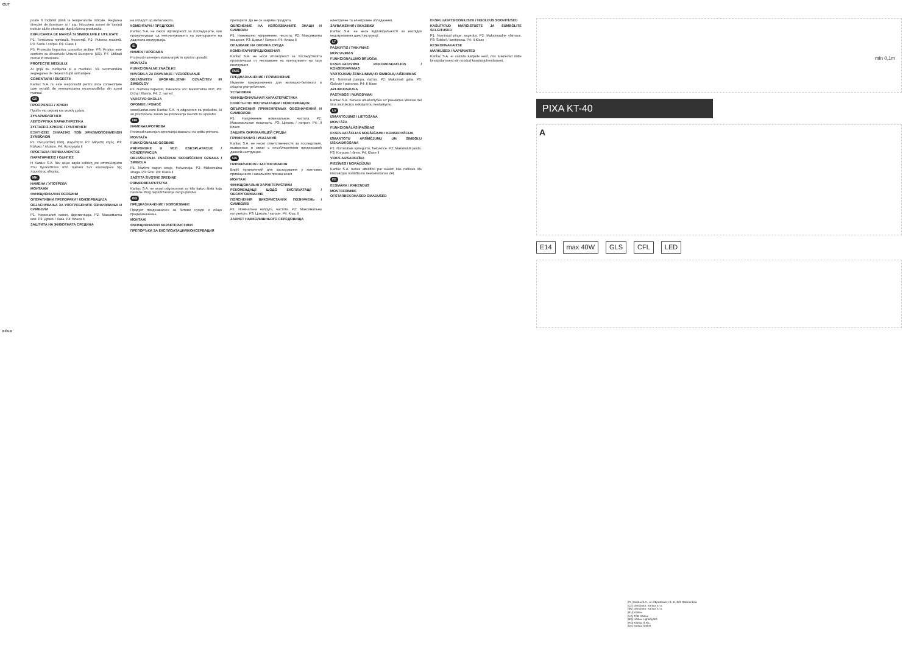CUT
FOLD
poate fi înclălzit până la temperaturile ridicate. Reglarea direcției de iluminare și / sau înlocuirea sursei de lumină trebuie să fie efectuate după răcirea produsului.
EXPLICAREA DE MARCĂ SI SIMBOLURILE UTILIZATE
P1: Tensiunea nominală, frecvență. P2: Puterea maximă. P3: Soclu / corpul. P4: Class II
P5: Protecția împotriva corpurilor străine. P6: Produs este conform cu directivele Uniunii Europene (UE). P7: Utilizați numai în interioare.
PROTECȚIE MEDIULUI
Ai grijă de curățenia și a mediului. Vă recomandăm segregarea de deșeuri după ambalajele.
COMENTARII / SUGESTII
Kanlux S.A. nu este responsabil pentru orice consecințele care rezultă din nerespectarea recomandărilor din acest manual.
GR
ΠΡΟΟΡΙΣΜΟΣ / ΧΡΗΣΗ
Προϊόν για οικιακή και γενική χρήση.
ΣΥΝΑΡΜΟΛΟΓΗΣΗ
ΛΕΙΤΟΥΡΓΙΚΑ ΧΑΡΑΚΤΗΡΙΣΤΙΚΑ
ΣΥΣΤΑΣΕΙΣ ΧΡΗΣΗΣ / ΣΥΝΤΗΡΗΣΗ
ΕΞΗΓΗΣΕΙΣ ΣΗΜΑΣΙΑΣ ΤΩΝ ΧΡΗΣΙΜΟΠΟΙΗΜΕΝΩΝ ΣΥΜΒΟΛΩΝ
P1: Ονομαστική τάση, συχνότητα. P2: Μέγιστη ισχύς. P3: Κάλυκα / πλαίσιο. P4: Κατηγορία II
ΠΡΟΣΤΑΣΙΑ ΠΕΡΙΒΑΛΛΟΝΤΟΣ
ΠΑΡΑΤΗΡΗΣΕΙΣ / ΟΔΗΓΙΕΣ
Η Kanlux S.A. δεν φέρει καμία ευθύνη για αποτελέσματα που προκύπτουν από αμέλεια των κανονισμών της παρούσας οδηγίας.
MK
НАМЕНА / УПОТРЕБА
МОНТАЖА
ФУНКЦИОНАЛНИ ОСОБИНИ
ОПЕРАТИВНИ ПРЕПОРАКИ / КОНЗЕРВАЦИЈА
ОБЈАСНУВАЊА ЗА УПОТРЕБЕНИТЕ ОЗНАЧУВАЊА И СИМБОЛИ
P1: Номинален напон, фреквенција. P2: Максимална моќ. P3: Држач / база. P4: Класа II
ЗАШТИТА НА ЖИВОТНАТА СРЕДИНА
на отпадот од амбалажата.
КОМЕНТАРИ / ПРЕДЛОЗИ
Kanlux S.A. не сноси одговорност за последиците, кои произлегуваат од непочитувањето на препораките на дадената инструкција.
SI
NAMEN / UPORABA
Proizvod namenjen stanovanjski in splošni uporabi.
MONTAŽA
FUNKCIONALNE ZNAČILKE
NAVODILA ZA RAVNANJE / VZDRŽEVANJE
OBJASNITEV UPORABLJENIH OZNAČITEV IN SIMBOLOV
P1: Nazivna napetost, frekvenca. P2: Maksimalna moč. P3: Držaj / filamla. P4: 2. razred
VARSTVO OKOLJA
OPOMBE / POMOČ
www.kanlux.com Kanlux S.A. ni odgovoren za posledice, ki so povzročene zaradi neupoštevanja navodil za uporabo.
HR
NAMENA/UPOTREBA
Proizvod namenjen opremanju stanova i za opštu primenu.
MONTAŽA
FUNKCIONALNE OSOBINE
PREPORUKE U VEZI ESKSPLATACIJE / KONZERVACIJA
OBJAŠNJENJA ZNAČENJA SKORIŠĆENIH OZNAKA I SIMBOLA
P1: Nazivni napon struje, frekvencija. P2: Maksimalna snaga. P3: Grlo. P4: Klasa II
ZAŠTITA ŽIVOTNE SREDINE
PRIMEDBE/UPUTSTVA
Kanlux S.A. ne snosi odgovornost za bilo kakvu štetu koja nastane zbog nepridržavanja ovog uputstva.
BG
ПРЕДНАЗНАЧЕНИЕ / ИЗПОЛЗВАНЕ
Продукт предназначен за битови нужди и общо предназначение.
МОНТАЖ
ФУНКЦИОНАЛНИ ХАРАКТЕРИСТИКИ
ПРЕПОРЪКИ ЗА ЕКСПЛОАТАЦИЯ/КОНСЕРВАЦИЯ
препарати. Да не се закрива продукта.
ОБЯСНЕНИЕ НА ИЗПОЛЗВАНИТЕ ЗНАЦИ И СИМВОЛИ
P1: Номинално напрежение, честота. P2: Максимална мощност. P3: Цокъл / Патрон. P4: Класа II
ОПАЗВАНЕ НА ОКОЛНА СРЕДА
КОМЕНТАРИ/ПРЕДЛОЖЕНИЯ
Kanlux S.A. не носи отговорност за последствията произтичащи от неспазване на препоръките на тази инструкция.
RUS
ПРЕДНАЗНАЧЕНИЕ / ПРИМЕНЕНИЕ
Изделие предназначено для жилищно-бытового и общего употребления.
УСТАНОВКА
ФУНКЦИОНАЛЬНАЯ ХАРАКТЕРИСТИКА
СОВЕТЫ ПО ЭКСПЛУАТАЦИИ / КОНСЕРВАЦИЯ
ОБЪЯСНЕНИЯ ПРИМЕНЯЕМЫХ ОБОЗНАЧЕНИЙ И СИМВОЛОВ
P1: Напряжение номинальное, частота. P2: Максимальная мощность. P3: Цоколь / патрон. P4: II Класс
ЗАЩИТА ОКРУЖАЮЩЕЙ СРЕДЫ
ПРИМЕЧАНИЯ / УКАЗАНИЯ
Kanlux S.A. не несет ответственности за последствия, вызванные в связи с несоблюдением предписаний данной инструкции.
UA
ПРИЗНАЧЕННЯ / ЗАСТОСУВАННЯ
Виріб призначений для застосування у житлових приміщеннях і загального призначення.
МОНТАЖ
ФУНКЦІОНАЛЬНІ ХАРАКТЕРИСТИКИ
РЕКОМЕНДАЦІЇ ЩОДО ЕКСПЛУАТАЦІЇ / ОБСЛУГОВУВАННЯ
ПОЯСНЕННЯ ВИКОРИСТАНИХ ПОЗНАЧЕНЬ І СИМВОЛІВ
P1: Номінальна напруга, частота. P2: Максимальна потужність. P3: Цоколь / патрон. P4: Клас II
ЗАХИСТ НАВКОЛИШНЬОГО СЕРЕДОВИЩА
електричне та електронне обладнання.
ЗАУВАЖЕННЯ / ВКАЗІВКИ
Kanlux S.A. не несе відповідальності за наслідки недотримання даної інструкції.
LT
PASKIRTIS / TAIKYMAS
MONTAVIMAS
FUNKCIONALUMO BRUOŽAI
EKSPLUATAVIMO REKOMENDACIJOS / KONSERVAVIMAS
VARTOJAMŲ ŽENKLINIMŲ IR SIMBOLIŲ AIŠKINIMAS
P1: Nominali įtampa, dažnis. P2: Maksimali galia. P3: Galvutė / patronas. P4: II klase
APLINKOSAUGA
PASTABOS / NURODYMAI
Kanlux S.A. neneša atsakomybės už pasekmes kilusias dėl šios instrukcijos reikalavimų nesilaikymo.
LV
IZMANTOJUMS / LIETOŠANA
MONTĀŽA
FUNKCIONĀLĀS ĪPAŠĪBAS
EKSPLUATĀCIJAS NORĀDĪJUMI / KONSERVĀCIJA
IZMANTOTU APZĪMĒJUMU UN SIMBOLU IZSKAIDROŠANA
P1: Nominālais spriegums, frekvence. P2: Maksimālā jauda. P3: Korpuss / rāmis. P4: Klase II
VIDES AIZSARDZĪBA
PIEZĪMES / NORĀDĪJUMI
Kanlux S.A. nenes atbildību par sekām kas radīsies šīs instrukcijas norādījumu neievērošanas dēļ.
EE
EESMÄRK / RAKENDUS
MONTEERIMINE
OTSTARBEKOHASED OMADUSED
EKSPLUATATSIOONILISED / HOOLDUS SOOVITUSED
KASUTATUD MÄRGISTUSTE JA SÜMBOLITE SELGITUSED
P1: Nominaal pinge; sagedus. P2: Maksimaalne võimsus. P3: Sokkel / lambipesa. P4: II Klass
KESKONNAKAITSE
MÄRKUSED / NÄPUNAITED
Kanlux S.A. ei vastuta kahjude eest, mis tulenevad mitte kinnipidamisest siin toodud kasutusjuhenduisest.
min 0,1m
PIXA KT-40
A
E14 max 40W GLS CFL LED
[PL] Kanlux S.A., ul. Objazdowa 1-3, 41-922 Radzionków
[CZ] Distributor: Kanlux s.r.o.
[SK] Distributor: Kanlux s.r.o.
[RU] Kanlux
[UA] ТОВ Kanlux
[BG] Kanlux Lighting BG
[RO] Kanlux S.R.L.
[DE] Kanlux GmbH